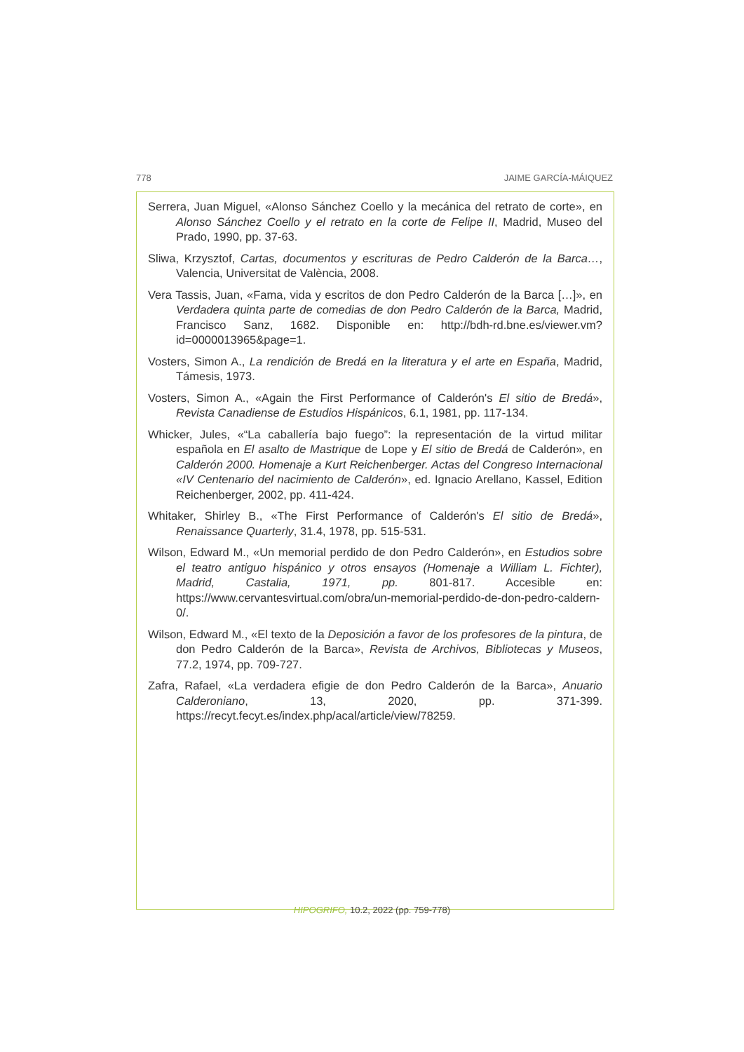778 JAIME GARCÍA-MÁIQUEZ
Serrera, Juan Miguel, «Alonso Sánchez Coello y la mecánica del retrato de corte», en Alonso Sánchez Coello y el retrato en la corte de Felipe II, Madrid, Museo del Prado, 1990, pp. 37-63.
Sliwa, Krzysztof, Cartas, documentos y escrituras de Pedro Calderón de la Barca…, Valencia, Universitat de València, 2008.
Vera Tassis, Juan, «Fama, vida y escritos de don Pedro Calderón de la Barca […]», en Verdadera quinta parte de comedias de don Pedro Calderón de la Barca, Madrid, Francisco Sanz, 1682. Disponible en: http://bdh-rd.bne.es/viewer.vm?id=0000013965&page=1.
Vosters, Simon A., La rendición de Bredá en la literatura y el arte en España, Madrid, Támesis, 1973.
Vosters, Simon A., «Again the First Performance of Calderón's El sitio de Bredá», Revista Canadiense de Estudios Hispánicos, 6.1, 1981, pp. 117-134.
Whicker, Jules, «“La caballería bajo fuego”: la representación de la virtud militar española en El asalto de Mastrique de Lope y El sitio de Bredá de Calderón», en Calderón 2000. Homenaje a Kurt Reichenberger. Actas del Congreso Internacional «IV Centenario del nacimiento de Calderón», ed. Ignacio Arellano, Kassel, Edition Reichenberger, 2002, pp. 411-424.
Whitaker, Shirley B., «The First Performance of Calderón's El sitio de Bredá», Renaissance Quarterly, 31.4, 1978, pp. 515-531.
Wilson, Edward M., «Un memorial perdido de don Pedro Calderón», en Estudios sobre el teatro antiguo hispánico y otros ensayos (Homenaje a William L. Fichter), Madrid, Castalia, 1971, pp. 801-817. Accesible en: https://www.cervantesvirtual.com/obra/un-memorial-perdido-de-don-pedro-caldern-0/.
Wilson, Edward M., «El texto de la Deposición a favor de los profesores de la pintura, de don Pedro Calderón de la Barca», Revista de Archivos, Bibliotecas y Museos, 77.2, 1974, pp. 709-727.
Zafra, Rafael, «La verdadera efigie de don Pedro Calderón de la Barca», Anuario Calderoniano, 13, 2020, pp. 371-399. https://recyt.fecyt.es/index.php/acal/article/view/78259.
HIPOGRIFO, 10.2, 2022 (pp. 759-778)